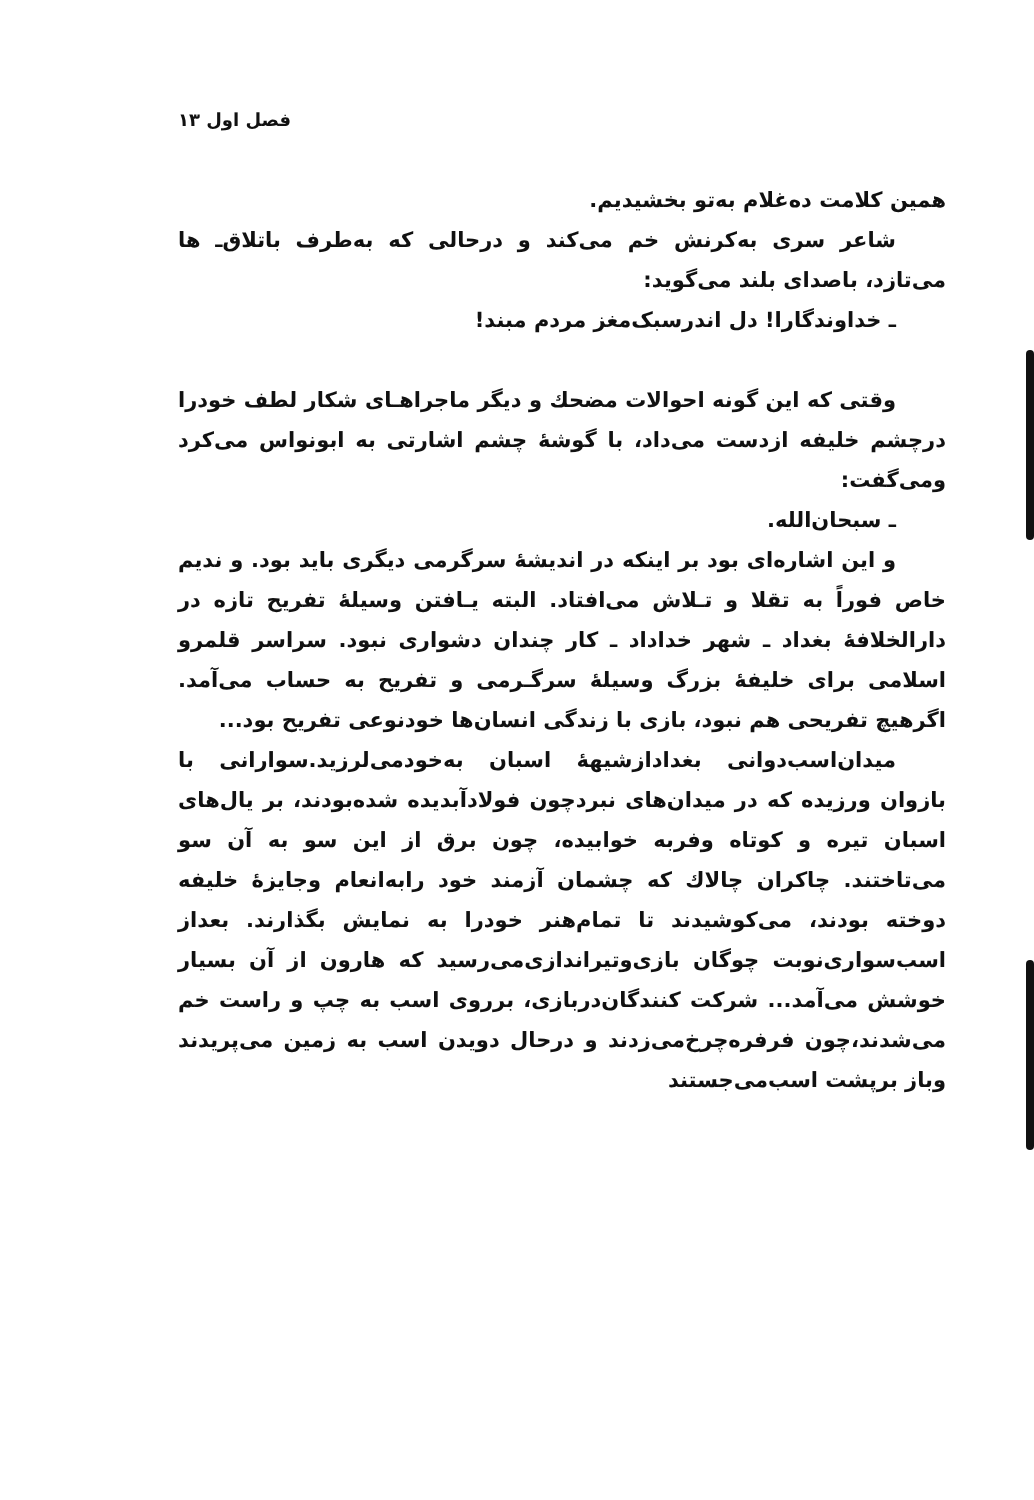فصل اول ۱۳
همین کلامت ده‌غلام به‌تو بخشیدیم.
شاعر سری به‌کرنش خم می‌کند و درحالی که به‌طرف باتلاق‌ـ ها می‌تازد، باصدای بلند می‌گوید:
ـ خداوندگارا! دل اندرسبک‌مغز مردم مبند!
وقتی که این گونه احوالات مضحك و دیگر ماجراهـای شکار لطف خودرا درچشم خلیفه ازدست می‌داد، با گوشهٔ چشم اشارتی به ابونواس می‌کرد ومی‌گفت:
ـ سبحان‌الله.
و این اشاره‌ای بود بر اینکه در اندیشهٔ سرگرمی دیگری باید بود. و ندیم خاص فوراً به تقلا و تـلاش می‌افتاد. البته یـافتن وسیلهٔ تفریح تازه در دارالخلافهٔ بغداد ـ شهر خداداد ـ کار چندان دشواری نبود. سراسر قلمرو اسلامی برای خلیفهٔ بزرگ وسیلهٔ سرگـرمی و تفریح به حساب می‌آمد. اگرهیچ تفریحی هم نبود، بازی با زندگی انسان‌ها خودنوعی تفریح بود...
میدان‌اسب‌دوانی بغدادازشیههٔ اسبان به‌خودمی‌لرزید.سوارانی با بازوان ورزیده که در میدان‌های نبردچون فولادآبدیده شده‌بودند، بر یال‌های اسبان تیره و کوتاه وفربه خوابیده، چون برق از این سو به آن سو می‌تاختند. چاکران چالاك که چشمان آزمند خود رابه‌انعام وجایزهٔ خلیفه دوخته بودند، می‌کوشیدند تا تمام‌هنر خودرا به نمایش بگذارند. بعداز اسب‌سواری‌نوبت چوگان بازی‌وتیراندازی‌می‌رسید که هارون از آن بسیار خوشش می‌آمد... شرکت کنندگان‌دربازی، برروی اسب به چپ و راست خم می‌شدند،چون فرفره‌چرخ‌می‌زدند و درحال دویدن اسب به زمین می‌پریدند وباز برپشت اسب‌می‌جستند